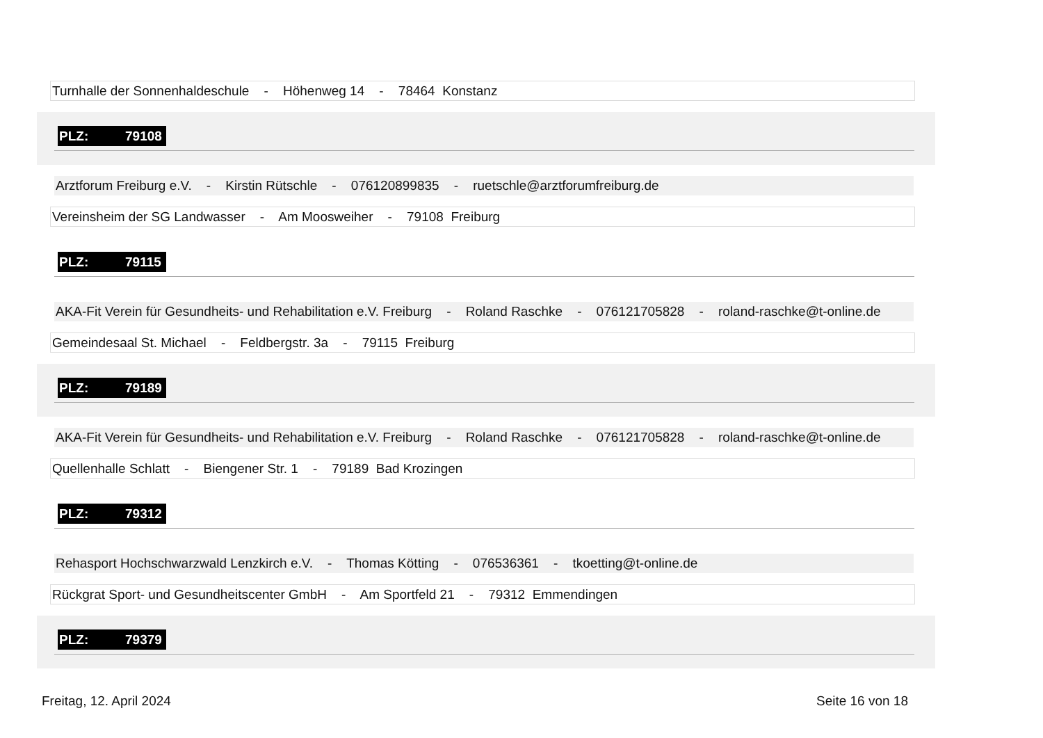Turnhalle der Sonnenhaldeschule - Höhenweg 14 - 78464 Konstanz
PLZ: 79108
Arztforum Freiburg e.V. - Kirstin Rütschle - 076120899835 - ruetschle@arztforumfreiburg.de
Vereinsheim der SG Landwasser - Am Moosweiher - 79108 Freiburg
PLZ: 79115
AKA-Fit Verein für Gesundheits- und Rehabilitation e.V. Freiburg - Roland Raschke - 076121705828 - roland-raschke@t-online.de
Gemeindesaal St. Michael - Feldbergstr. 3a - 79115 Freiburg
PLZ: 79189
AKA-Fit Verein für Gesundheits- und Rehabilitation e.V. Freiburg - Roland Raschke - 076121705828 - roland-raschke@t-online.de
Quellenhalle Schlatt - Biengener Str. 1 - 79189 Bad Krozingen
PLZ: 79312
Rehasport Hochschwarzwald Lenzkirch e.V. - Thomas Kötting - 076536361 - tkoetting@t-online.de
Rückgrat Sport- und Gesundheitscenter GmbH - Am Sportfeld 21 - 79312 Emmendingen
PLZ: 79379
Freitag, 12. April 2024 Seite 16 von 18